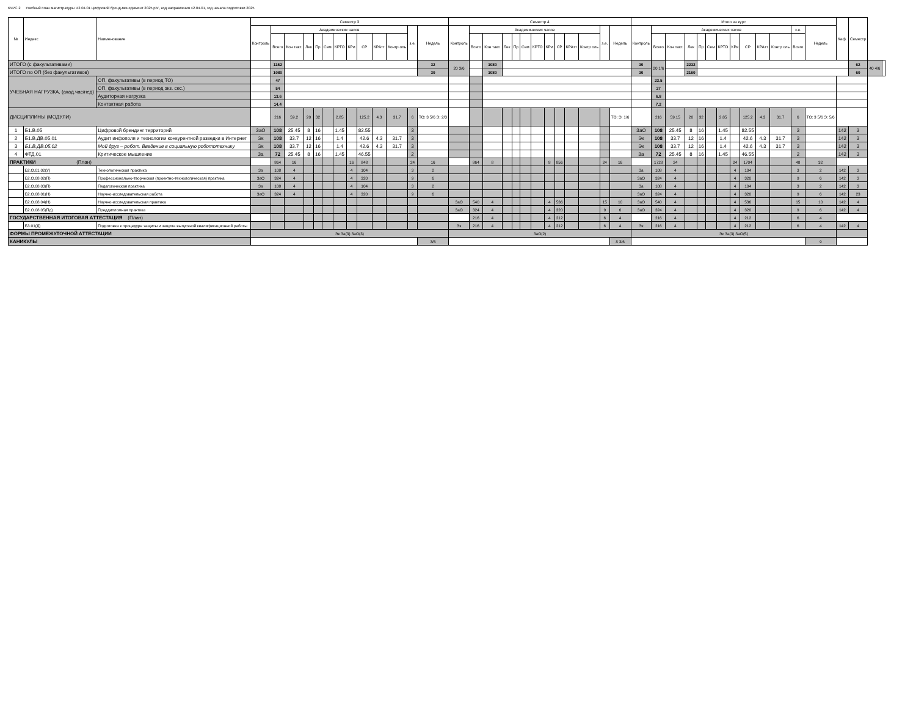КУРС 2 Учебный план магистратуры '42.04.01 Цифровой бренд-менеджмент 2025.plx', код направления 42.04.01, год начала подготовки 2025
| № | Индекс | Наименование | Семестр 3 | | | | | | | | | | | | | Семестр 4 | | | | | | | | | | | | | Итого за курс | | | | | | | | | | | | | Каф. | Семестр | | |
| --- | --- | --- | --- | --- | --- | --- | --- | --- | --- | --- | --- | --- | --- | --- | --- | --- | --- | --- | --- | --- | --- | --- | --- | --- | --- | --- | --- | --- | --- | --- | --- | --- | --- | --- | --- | --- | --- | --- | --- | --- | --- | --- | --- | --- | --- |
| | | | Контроль | Академических часов | | | | | | | | | | з.е. | Недель | Контроль | Академических часов | | | | | | | | | | з.е. | Недель | Контроль | Академических часов | | | | | | | | | | з.е. | Недель | | | | |
| | | | | Всего | Кон такт. | Лек | Пр | Сем | КРТО | КРи | СР | КРАтт | Контр оль | | | | Всего | Кон такт. | Лек | Пр | Сем | КРТО | КРи | СР | КРАтт | Контр оль | | | | Всего | Кон такт. | Лек | Пр | Сем | КРТО | КРи | СР | КРАтт | Контр оль | Всего | | | | | |
| ИТОГО (с факультативами) | | | | 1152 | | | | | | | | | | | 32 | 20 3/6 | | 1080 | | | | | | | | | | | 30 | 20 1/6 | | 2232 | | | | | | | | | | | 62 | 40 4/6 | |
| ИТОГО по ОП (без факультативов) | | | | 1080 | | | | | | | | | | | 30 | | | 1080 | | | | | | | | | | | 30 | | | 2160 | | | | | | | | | | | 60 | | |
| УЧЕБНАЯ НАГРУЗКА, (акад.час/нед) | | ОП, факультативы (в период ТО) | | 47 | | | | | | | | | | | | | | | | | | | | | | | | | | 23.5 | | | | | | | | | | | | | | | |
| | | ОП, факультативы (в период экз. сес.) | | 54 | | | | | | | | | | | | | | | | | | | | | | | | | | 27 | | | | | | | | | | | | | | | |
| | | Аудиторная нагрузка | | 13.6 | | | | | | | | | | | | | | | | | | | | | | | | | | 6.8 | | | | | | | | | | | | | | | |
| | | Контактная работа | | 14.4 | | | | | | | | | | | | | | | | | | | | | | | | | | 7.2 | | | | | | | | | | | | | | | |
| ДИСЦИПЛИНЫ (МОДУЛИ) | | | | 216 | 59.2 | 20 | 32 | | 2.85 | | 125.2 | 4.3 | 31.7 | 6 | ТО: 3 5/6 Э: 2/3 | | | | | | | | | | | | | ТО: Э: 1/6 | | 216 | 59.15 | 20 | 32 | | 2.85 | | 125.2 | 4.3 | 31.7 | 6 | ТО: 3 5/6 Э: 5/6 | | | | |
| 1 | Б1.В.05 | Цифровой брендинг территорий | ЗаО | 108 | 25.45 | 8 | 16 | | 1.45 | | 82.55 | | | 3 | | | | | | | | | | | | | | | ЗаО | 108 | 25.45 | 8 | 16 | | 1.45 | | 82.55 | | | 3 | | 142 | 3 | | |
| 2 | Б1.В.ДВ.05.01 | Аудит инфополя и технологии конкурентной разведки в Интернет | Эк | 108 | 33.7 | 12 | 16 | | 1.4 | | 42.6 | 4.3 | 31.7 | 3 | | | | | | | | | | | | | | | Эк | 108 | 33.7 | 12 | 16 | | 1.4 | | 42.6 | 4.3 | 31.7 | 3 | | 142 | 3 | | |
| 3 | Б1.В.ДВ.05.02 | Мой друг – робот. Введение в социальную робототехнику | Эк | 108 | 33.7 | 12 | 16 | | 1.4 | | 42.6 | 4.3 | 31.7 | 3 | | | | | | | | | | | | | | | Эк | 108 | 33.7 | 12 | 16 | | 1.4 | | 42.6 | 4.3 | 31.7 | 3 | | 142 | 3 | | |
| 4 | ФТД.01 | Критическое мышление | За | 72 | 25.45 | 8 | 16 | | 1.45 | | 46.55 | | | 2 | | | | | | | | | | | | | | | За | 72 | 25.45 | 8 | 16 | | 1.45 | | 46.55 | | | 2 | | 142 | 3 | | |
| ПРАКТИКИ (План) | | | | 864 | 16 | | | | | 16 | 848 | | | 24 | 16 | | 864 | 8 | | | | | 8 | 856 | | | 24 | 16 | | 1728 | 24 | | | | | 24 | 1704 | | | 48 | 32 | | | | |
| | Б2.О.01.02(У) | Технологическая практика | За | 108 | 4 | | | | | 4 | 104 | | | 3 | 2 | | | | | | | | | | | | | | За | 108 | 4 | | | | | 4 | 104 | | | 3 | 2 | 142 | 3 | | |
| | Б2.О.08.02(П) | Профессионально-творческая (проектно-технологическая) практика | ЗаО | 324 | 4 | | | | | 4 | 320 | | | 9 | 6 | | | | | | | | | | | | | | ЗаО | 324 | 4 | | | | | 4 | 320 | | | 9 | 6 | 142 | 3 | | |
| | Б2.О.08.03(П) | Педагогическая практика | За | 108 | 4 | | | | | 4 | 104 | | | 3 | 2 | | | | | | | | | | | | | | За | 108 | 4 | | | | | 4 | 104 | | | 3 | 2 | 142 | 3 | | |
| | Б2.О.08.01(Н) | Научно-исследовательская работа | ЗаО | 324 | 4 | | | | | 4 | 320 | | | 9 | 6 | | | | | | | | | | | | | | ЗаО | 324 | 4 | | | | | 4 | 320 | | | 9 | 6 | 142 | 23 | | |
| | Б2.О.08.04(Н) | Научно-исследовательская практика | | | | | | | | | | | | | | ЗаО | 540 | 4 | | | | | 4 | 536 | | | 15 | 10 | ЗаО | 540 | 4 | | | | | 4 | 536 | | | 15 | 10 | 142 | 4 | | |
| | Б2.О.08.05(Пд) | Преддипломная практика | | | | | | | | | | | | | | ЗаО | 324 | 4 | | | | | 4 | 320 | | | 9 | 6 | ЗаО | 324 | 4 | | | | | 4 | 320 | | | 9 | 6 | 142 | 4 | | |
| ГОСУДАРСТВЕННАЯ ИТОГОВАЯ АТТЕСТАЦИЯ (План) | | | | | | | | | | | | | | | | | 216 | 4 | | | | | 4 | 212 | | | 6 | 4 | | 216 | 4 | | | | | 4 | 212 | | | 6 | 4 | | | | |
| | Б3.01(Д) | Подготовка к процедуре защиты и защита выпускной квалификационной работы | | | | | | | | | | | | | | Эк | 216 | 4 | | | | | 4 | 212 | | | 6 | 4 | Эк | 216 | 4 | | | | | 4 | 212 | | | 6 | 4 | 142 | 4 | | |
| ФОРМЫ ПРОМЕЖУТОЧНОЙ АТТЕСТАЦИИ | | | Эк За(3) ЗаО(3) | | | | | | | | | | | | | ЗаО(2) | | | | | | | | | | | | | Эк За(3) ЗаО(5) | | | | | | | | | | | | | | | | |
| КАНИКУЛЫ | | | | | | | | | | | | | | | 3/6 | | | | | | | | | | | | | 8 3/6 | | | | | | | | | | | | | 9 | | | | |